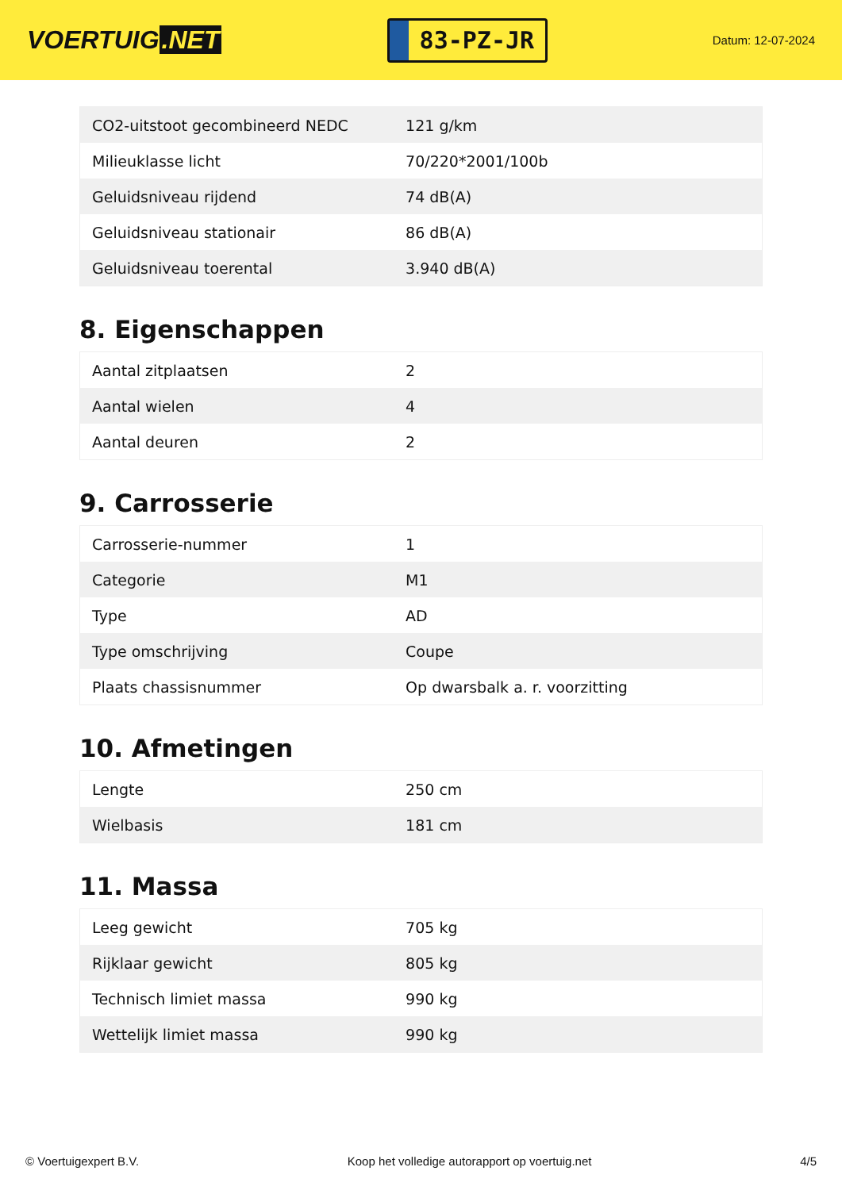VOERTUIG.NET
83-PZ-JR
Datum: 12-07-2024
| CO2-uitstoot gecombineerd NEDC | 121 g/km |
| Milieuklasse licht | 70/220*2001/100b |
| Geluidsniveau rijdend | 74 dB(A) |
| Geluidsniveau stationair | 86 dB(A) |
| Geluidsniveau toerental | 3.940 dB(A) |
8. Eigenschappen
| Aantal zitplaatsen | 2 |
| Aantal wielen | 4 |
| Aantal deuren | 2 |
9. Carrosserie
| Carrosserie-nummer | 1 |
| Categorie | M1 |
| Type | AD |
| Type omschrijving | Coupe |
| Plaats chassisnummer | Op dwarsbalk a. r. voorzitting |
10. Afmetingen
| Lengte | 250 cm |
| Wielbasis | 181 cm |
11. Massa
| Leeg gewicht | 705 kg |
| Rijklaar gewicht | 805 kg |
| Technisch limiet massa | 990 kg |
| Wettelijk limiet massa | 990 kg |
© Voertuigexpert B.V. Koop het volledige autorapport op voertuig.net 4/5